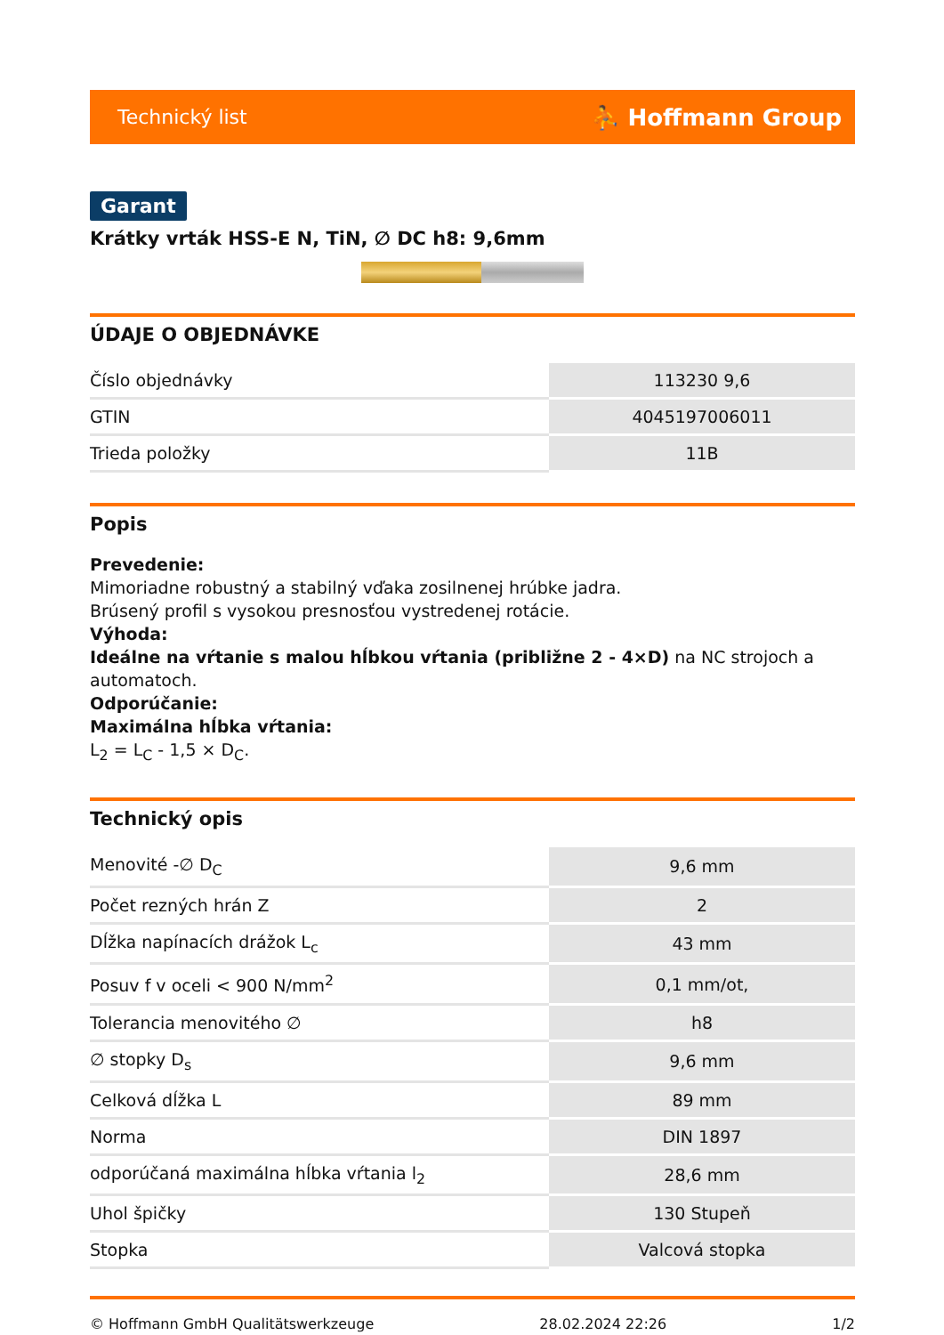Technický list ⛹ Hoffmann Group
Garant
Krátky vrták HSS-E N, TiN, ∅ DC h8: 9,6mm
ÚDAJE O OBJEDNÁVKE
| Číslo objednávky | 113230 9,6 |
| GTIN | 4045197006011 |
| Trieda položky | 11B |
Popis
Prevedenie:
Mimoriadne robustný a stabilný vďaka zosilnenej hrúbke jadra.
Brúsený profil s vysokou presnosťou vystredenej rotácie.
Výhoda:
Ideálne na vŕtanie s malou hĺbkou vŕtania (približne 2 - 4×D) na NC strojoch a automatoch.
Odporúčanie:
Maximálna hĺbka vŕtania:
L<sub>2</sub> = L<sub>C</sub> - 1,5 × D<sub>C</sub>.
Technický opis
| Menovité -∅ D<sub>C</sub> | 9,6 mm |
| Počet rezných hrán Z | 2 |
| Dĺžka napínacích drážok L<sub>c</sub> | 43 mm |
| Posuv f v oceli < 900 N/mm<sup>2</sup> | 0,1 mm/ot, |
| Tolerancia menovitého ∅ | h8 |
| ∅ stopky D<sub>s</sub> | 9,6 mm |
| Celková dĺžka L | 89 mm |
| Norma | DIN 1897 |
| odporúčaná maximálna hĺbka vŕtania l<sub>2</sub> | 28,6 mm |
| Uhol špičky | 130 Stupeň |
| Stopka | Valcová stopka |
© Hoffmann GmbH Qualitätswerkzeuge 28.02.2024 22:26 1/2